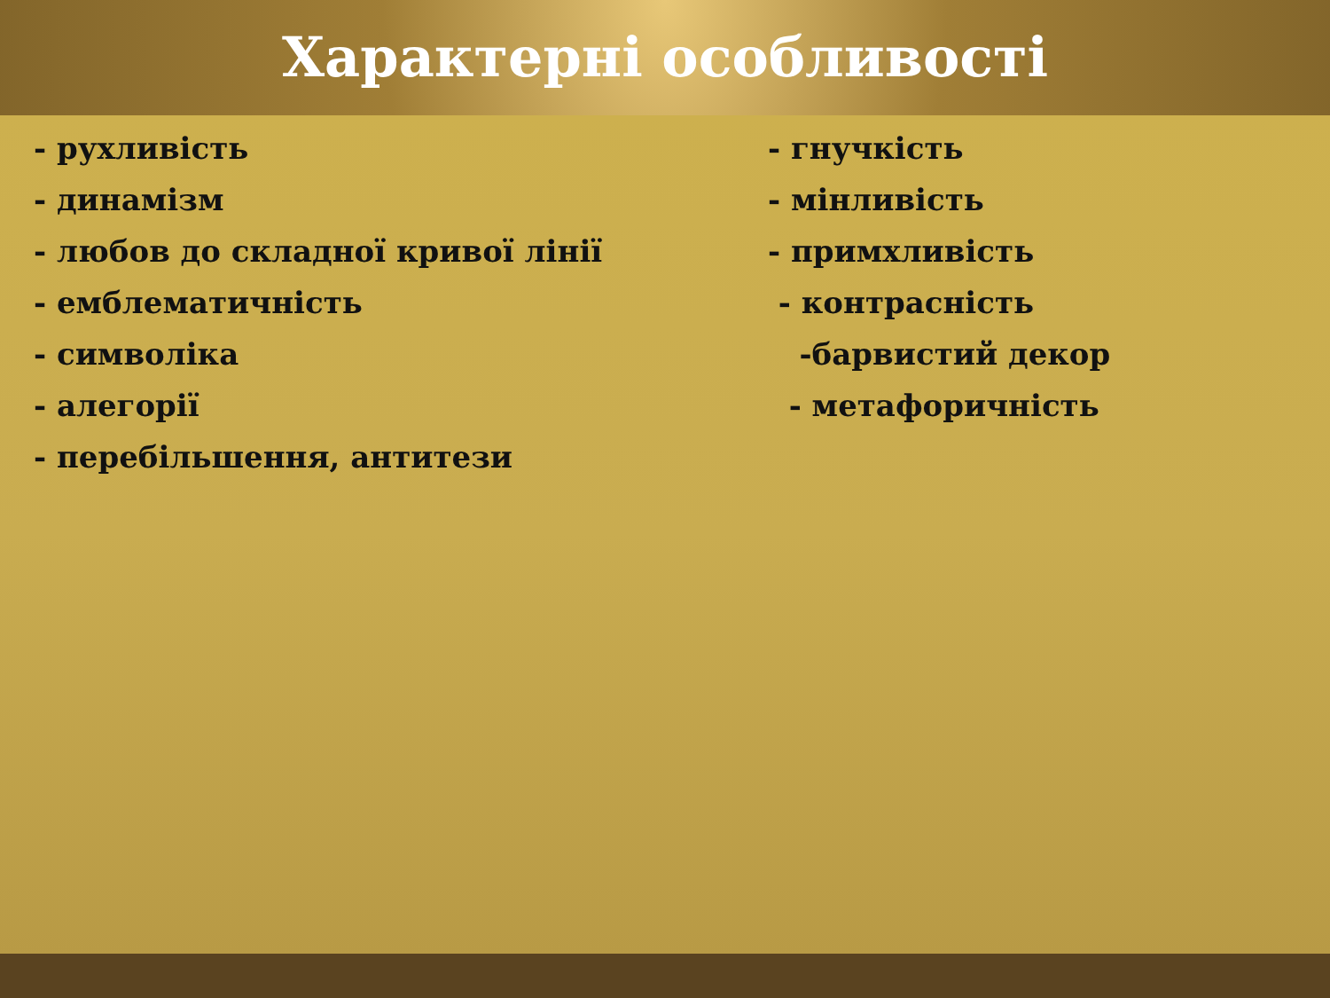Характерні особливості
- рухливість
- динамізм
- любов до складної кривої лінії
- емблематичність
- символіка
- алегорії
- перебільшення, антитези
- гнучкість
- мінливість
- примхливість
- контрасність
-барвистий декор
- метафоричність